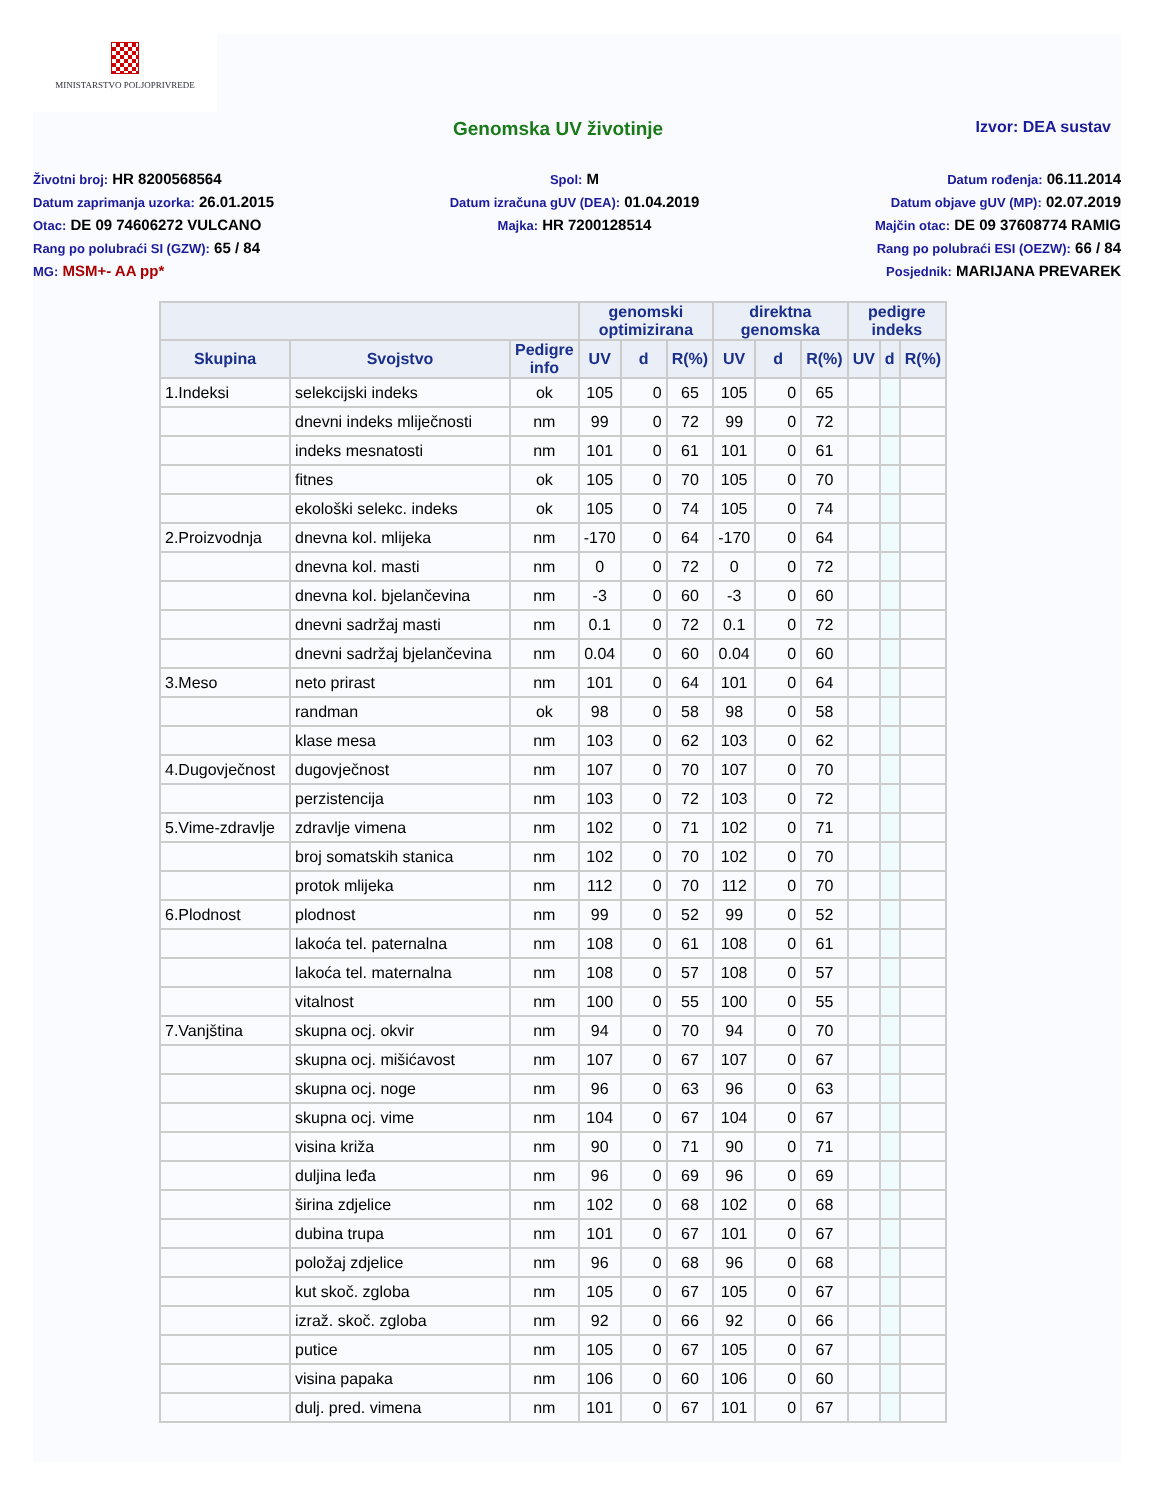MINISTARSTVO POLJOPRIVREDE
Genomska UV životinje Izvor: DEA sustav
Životni broj: HR 8200568564
Datum zaprimanja uzorka: 26.01.2015
Otac: DE 09 74606272 VULCANO
Rang po polubraći SI (GZW): 65 / 84
MG: MSM+- AA pp*
Spol: M
Datum izračuna gUV (DEA): 01.04.2019
Majka: HR 7200128514
Datum rođenja: 06.11.2014
Datum objave gUV (MP): 02.07.2019
Majčin otac: DE 09 37608774 RAMIG
Rang po polubraći ESI (OEZW): 66 / 84
Posjednik: MARIJANA PREVAREK
| | | | genomski optimizirana | | | direktna genomska | | | pedigre indeks | | |
| --- | --- | --- | --- | --- | --- | --- | --- | --- | --- | --- | --- |
| Skupina | Svojstvo | Pedigre info | UV | d | R(%) | UV | d | R(%) | UV | d | R(%) |
| 1.Indeksi | selekcijski indeks | ok | 105 | 0 | 65 | 105 | 0 | 65 | | | |
| | dnevni indeks mliječnosti | nm | 99 | 0 | 72 | 99 | 0 | 72 | | | |
| | indeks mesnatosti | nm | 101 | 0 | 61 | 101 | 0 | 61 | | | |
| | fitnes | ok | 105 | 0 | 70 | 105 | 0 | 70 | | | |
| | ekološki selekc. indeks | ok | 105 | 0 | 74 | 105 | 0 | 74 | | | |
| 2.Proizvodnja | dnevna kol. mlijeka | nm | -170 | 0 | 64 | -170 | 0 | 64 | | | |
| | dnevna kol. masti | nm | 0 | 0 | 72 | 0 | 0 | 72 | | | |
| | dnevna kol. bjelančevina | nm | -3 | 0 | 60 | -3 | 0 | 60 | | | |
| | dnevni sadržaj masti | nm | 0.1 | 0 | 72 | 0.1 | 0 | 72 | | | |
| | dnevni sadržaj bjelančevina | nm | 0.04 | 0 | 60 | 0.04 | 0 | 60 | | | |
| 3.Meso | neto prirast | nm | 101 | 0 | 64 | 101 | 0 | 64 | | | |
| | randman | ok | 98 | 0 | 58 | 98 | 0 | 58 | | | |
| | klase mesa | nm | 103 | 0 | 62 | 103 | 0 | 62 | | | |
| 4.Dugovječnost | dugovječnost | nm | 107 | 0 | 70 | 107 | 0 | 70 | | | |
| | perzistencija | nm | 103 | 0 | 72 | 103 | 0 | 72 | | | |
| 5.Vime-zdravlje | zdravlje vimena | nm | 102 | 0 | 71 | 102 | 0 | 71 | | | |
| | broj somatskih stanica | nm | 102 | 0 | 70 | 102 | 0 | 70 | | | |
| | protok mlijeka | nm | 112 | 0 | 70 | 112 | 0 | 70 | | | |
| 6.Plodnost | plodnost | nm | 99 | 0 | 52 | 99 | 0 | 52 | | | |
| | lakoća tel. paternalna | nm | 108 | 0 | 61 | 108 | 0 | 61 | | | |
| | lakoća tel. maternalna | nm | 108 | 0 | 57 | 108 | 0 | 57 | | | |
| | vitalnost | nm | 100 | 0 | 55 | 100 | 0 | 55 | | | |
| 7.Vanjština | skupna ocj. okvir | nm | 94 | 0 | 70 | 94 | 0 | 70 | | | |
| | skupna ocj. mišićavost | nm | 107 | 0 | 67 | 107 | 0 | 67 | | | |
| | skupna ocj. noge | nm | 96 | 0 | 63 | 96 | 0 | 63 | | | |
| | skupna ocj. vime | nm | 104 | 0 | 67 | 104 | 0 | 67 | | | |
| | visina križa | nm | 90 | 0 | 71 | 90 | 0 | 71 | | | |
| | duljina leđa | nm | 96 | 0 | 69 | 96 | 0 | 69 | | | |
| | širina zdjelice | nm | 102 | 0 | 68 | 102 | 0 | 68 | | | |
| | dubina trupa | nm | 101 | 0 | 67 | 101 | 0 | 67 | | | |
| | položaj zdjelice | nm | 96 | 0 | 68 | 96 | 0 | 68 | | | |
| | kut skoč. zgloba | nm | 105 | 0 | 67 | 105 | 0 | 67 | | | |
| | izraž. skoč. zgloba | nm | 92 | 0 | 66 | 92 | 0 | 66 | | | |
| | putice | nm | 105 | 0 | 67 | 105 | 0 | 67 | | | |
| | visina papaka | nm | 106 | 0 | 60 | 106 | 0 | 60 | | | |
| | dulj. pred. vimena | nm | 101 | 0 | 67 | 101 | 0 | 67 | | | |